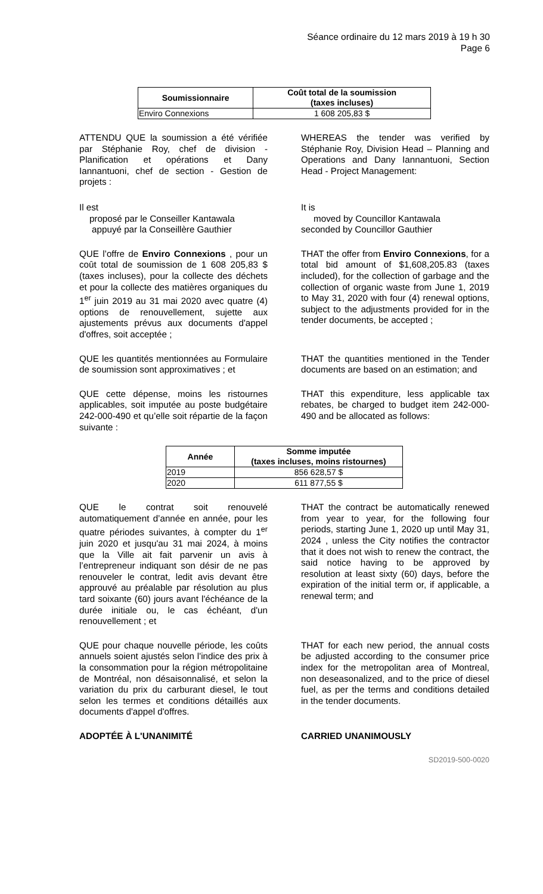Séance ordinaire du 12 mars 2019 à 19 h 30
Page 6
| Soumissionnaire | Coût total de la soumission (taxes incluses) |
| --- | --- |
| Enviro Connexions | 1 608 205,83 $ |
ATTENDU QUE la soumission a été vérifiée par Stéphanie Roy, chef de division - Planification et opérations et Dany Iannantuoni, chef de section - Gestion de projets :
WHEREAS the tender was verified by Stéphanie Roy, Division Head – Planning and Operations and Dany Iannantuoni, Section Head - Project Management:
Il est
proposé par le Conseiller Kantawala
appuyé par la Conseillère Gauthier
It is
moved by Councillor Kantawala
seconded by Councillor Gauthier
QUE l’offre de Enviro Connexions , pour un coût total de soumission de 1 608 205,83 $ (taxes incluses), pour la collecte des déchets et pour la collecte des matières organiques du 1<sup>er</sup> juin 2019 au 31 mai 2020 avec quatre (4) options de renouvellement, sujette aux ajustements prévus aux documents d'appel d'offres, soit acceptée ;
THAT the offer from Enviro Connexions, for a total bid amount of $1,608,205.83 (taxes included), for the collection of garbage and the collection of organic waste from June 1, 2019 to May 31, 2020 with four (4) renewal options, subject to the adjustments provided for in the tender documents, be accepted ;
QUE les quantités mentionnées au Formulaire de soumission sont approximatives ; et
THAT the quantities mentioned in the Tender documents are based on an estimation; and
QUE cette dépense, moins les ristournes applicables, soit imputée au poste budgétaire 242-000-490 et qu’elle soit répartie de la façon suivante :
THAT this expenditure, less applicable tax rebates, be charged to budget item 242-000-490 and be allocated as follows:
| Année | Somme imputée (taxes incluses, moins ristournes) |
| --- | --- |
| 2019 | 856 628,57 $ |
| 2020 | 611 877,55 $ |
QUE le contrat soit renouvelé automatiquement d’année en année, pour les quatre périodes suivantes, à compter du 1<sup>er</sup> juin 2020 et jusqu'au 31 mai 2024, à moins que la Ville ait fait parvenir un avis à l’entrepreneur indiquant son désir de ne pas renouveler le contrat, ledit avis devant être approuvé au préalable par résolution au plus tard soixante (60) jours avant l'échéance de la durée initiale ou, le cas échéant, d'un renouvellement ; et
THAT the contract be automatically renewed from year to year, for the following four periods, starting June 1, 2020 up until May 31, 2024 , unless the City notifies the contractor that it does not wish to renew the contract, the said notice having to be approved by resolution at least sixty (60) days, before the expiration of the initial term or, if applicable, a renewal term; and
QUE pour chaque nouvelle période, les coûts annuels soient ajustés selon l'indice des prix à la consommation pour la région métropolitaine de Montréal, non désaisonnalisé, et selon la variation du prix du carburant diesel, le tout selon les termes et conditions détaillés aux documents d'appel d'offres.
THAT for each new period, the annual costs be adjusted according to the consumer price index for the metropolitan area of Montreal, non deseasonalized, and to the price of diesel fuel, as per the terms and conditions detailed in the tender documents.
ADOPTÉE À L'UNANIMITÉ CARRIED UNANIMOUSLY
SD2019-500-0020